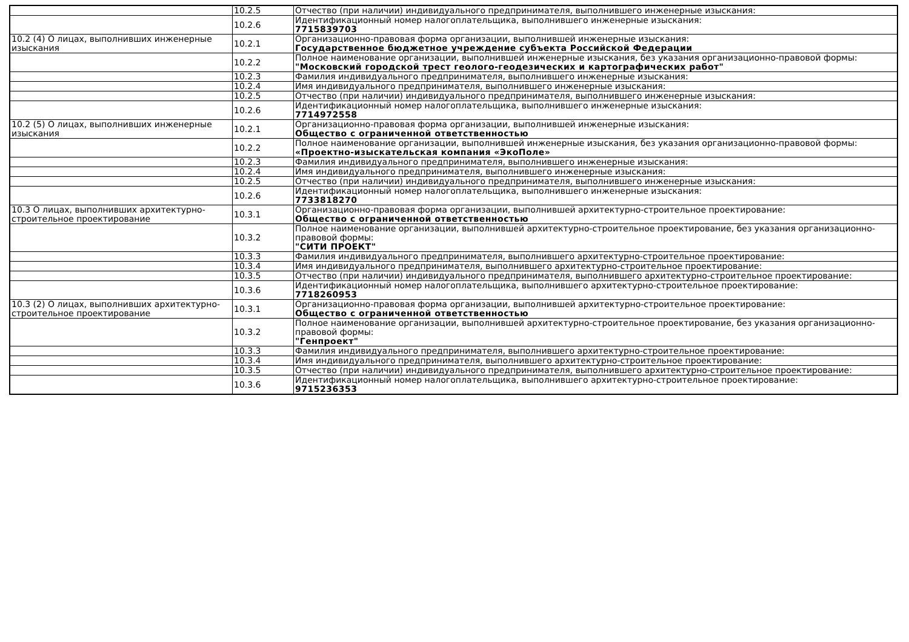| | 10.2.5 | Отчество (при наличии) индивидуального предпринимателя, выполнившего инженерные изыскания: |
| | 10.2.6 | Идентификационный номер налогоплательщика, выполнившего инженерные изыскания: 7715839703 |
| 10.2 (4) О лицах, выполнивших инженерные изыскания | 10.2.1 | Организационно-правовая форма организации, выполнившей инженерные изыскания: Государственное бюджетное учреждение субъекта Российской Федерации |
| | 10.2.2 | Полное наименование организации, выполнившей инженерные изыскания, без указания организационно-правовой формы: "Московский городской трест геолого-геодезических и картографических работ" |
| | 10.2.3 | Фамилия индивидуального предпринимателя, выполнившего инженерные изыскания: |
| | 10.2.4 | Имя индивидуального предпринимателя, выполнившего инженерные изыскания: |
| | 10.2.5 | Отчество (при наличии) индивидуального предпринимателя, выполнившего инженерные изыскания: |
| | 10.2.6 | Идентификационный номер налогоплательщика, выполнившего инженерные изыскания: 7714972558 |
| 10.2 (5) О лицах, выполнивших инженерные изыскания | 10.2.1 | Организационно-правовая форма организации, выполнившей инженерные изыскания: Общество с ограниченной ответственностью |
| | 10.2.2 | Полное наименование организации, выполнившей инженерные изыскания, без указания организационно-правовой формы: «Проектно-изыскательская компания «ЭкоПоле» |
| | 10.2.3 | Фамилия индивидуального предпринимателя, выполнившего инженерные изыскания: |
| | 10.2.4 | Имя индивидуального предпринимателя, выполнившего инженерные изыскания: |
| | 10.2.5 | Отчество (при наличии) индивидуального предпринимателя, выполнившего инженерные изыскания: |
| | 10.2.6 | Идентификационный номер налогоплательщика, выполнившего инженерные изыскания: 7733818270 |
| 10.3 О лицах, выполнивших архитектурно-строительное проектирование | 10.3.1 | Организационно-правовая форма организации, выполнившей архитектурно-строительное проектирование: Общество с ограниченной ответственностью |
| | 10.3.2 | Полное наименование организации, выполнившей архитектурно-строительное проектирование, без указания организационно-правовой формы: "СИТИ ПРОЕКТ" |
| | 10.3.3 | Фамилия индивидуального предпринимателя, выполнившего архитектурно-строительное проектирование: |
| | 10.3.4 | Имя индивидуального предпринимателя, выполнившего архитектурно-строительное проектирование: |
| | 10.3.5 | Отчество (при наличии) индивидуального предпринимателя, выполнившего архитектурно-строительное проектирование: |
| | 10.3.6 | Идентификационный номер налогоплательщика, выполнившего архитектурно-строительное проектирование: 7718260953 |
| 10.3 (2) О лицах, выполнивших архитектурно-строительное проектирование | 10.3.1 | Организационно-правовая форма организации, выполнившей архитектурно-строительное проектирование: Общество с ограниченной ответственностью |
| | 10.3.2 | Полное наименование организации, выполнившей архитектурно-строительное проектирование, без указания организационно-правовой формы: "Генпроект" |
| | 10.3.3 | Фамилия индивидуального предпринимателя, выполнившего архитектурно-строительное проектирование: |
| | 10.3.4 | Имя индивидуального предпринимателя, выполнившего архитектурно-строительное проектирование: |
| | 10.3.5 | Отчество (при наличии) индивидуального предпринимателя, выполнившего архитектурно-строительное проектирование: |
| | 10.3.6 | Идентификационный номер налогоплательщика, выполнившего архитектурно-строительное проектирование: 9715236353 |